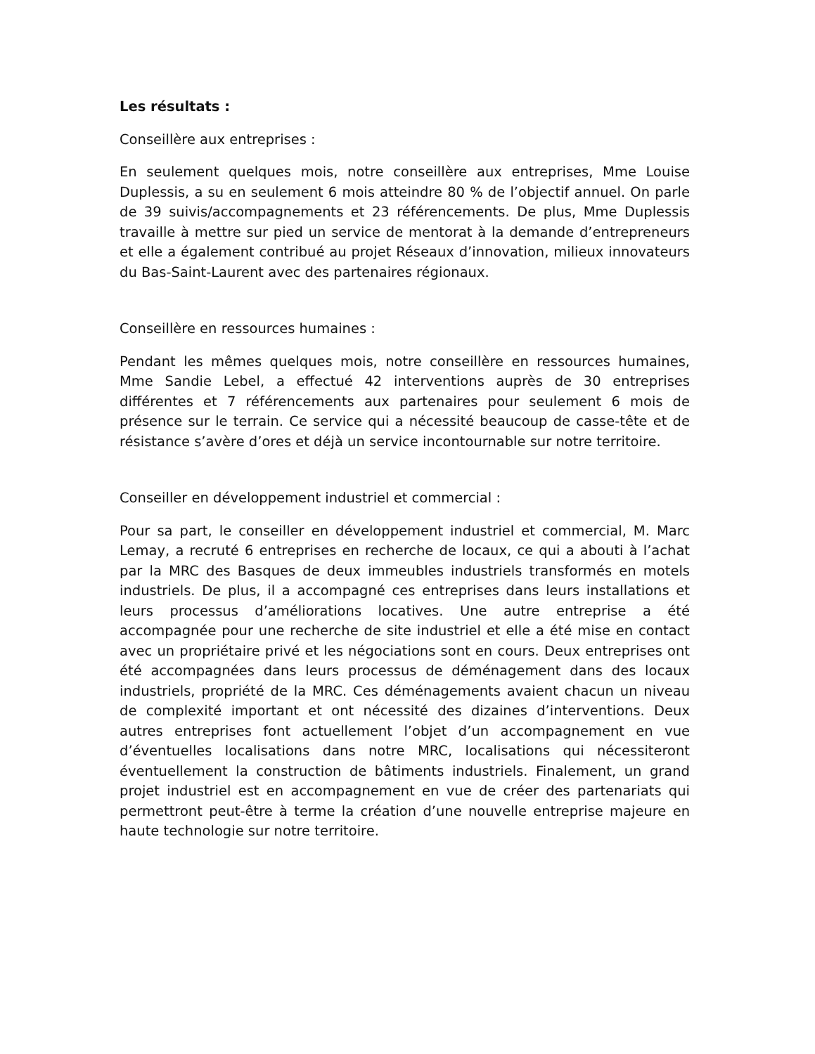Les résultats :
Conseillère aux entreprises :
En seulement quelques mois, notre conseillère aux entreprises, Mme Louise Duplessis, a su en seulement 6 mois atteindre 80 % de l’objectif annuel. On parle de 39 suivis/accompagnements et 23 référencements. De plus, Mme Duplessis travaille à mettre sur pied un service de mentorat à la demande d’entrepreneurs et elle a également contribué au projet Réseaux d’innovation, milieux innovateurs du Bas-Saint-Laurent avec des partenaires régionaux.
Conseillère en ressources humaines :
Pendant les mêmes quelques mois, notre conseillère en ressources humaines, Mme Sandie Lebel, a effectué 42 interventions auprès de 30 entreprises différentes et 7 référencements aux partenaires pour seulement 6 mois de présence sur le terrain. Ce service qui a nécessité beaucoup de casse-tête et de résistance s’avère d’ores et déjà un service incontournable sur notre territoire.
Conseiller en développement industriel et commercial :
Pour sa part, le conseiller en développement industriel et commercial, M. Marc Lemay, a recruté 6 entreprises en recherche de locaux, ce qui a abouti à l’achat par la MRC des Basques de deux immeubles industriels transformés en motels industriels. De plus, il a accompagné ces entreprises dans leurs installations et leurs processus d’améliorations locatives. Une autre entreprise a été accompagnée pour une recherche de site industriel et elle a été mise en contact avec un propriétaire privé et les négociations sont en cours. Deux entreprises ont été accompagnées dans leurs processus de déménagement dans des locaux industriels, propriété de la MRC. Ces déménagements avaient chacun un niveau de complexité important et ont nécessité des dizaines d’interventions. Deux autres entreprises font actuellement l’objet d’un accompagnement en vue d’éventuelles localisations dans notre MRC, localisations qui nécessiteront éventuellement la construction de bâtiments industriels. Finalement, un grand projet industriel est en accompagnement en vue de créer des partenariats qui permettront peut-être à terme la création d’une nouvelle entreprise majeure en haute technologie sur notre territoire.